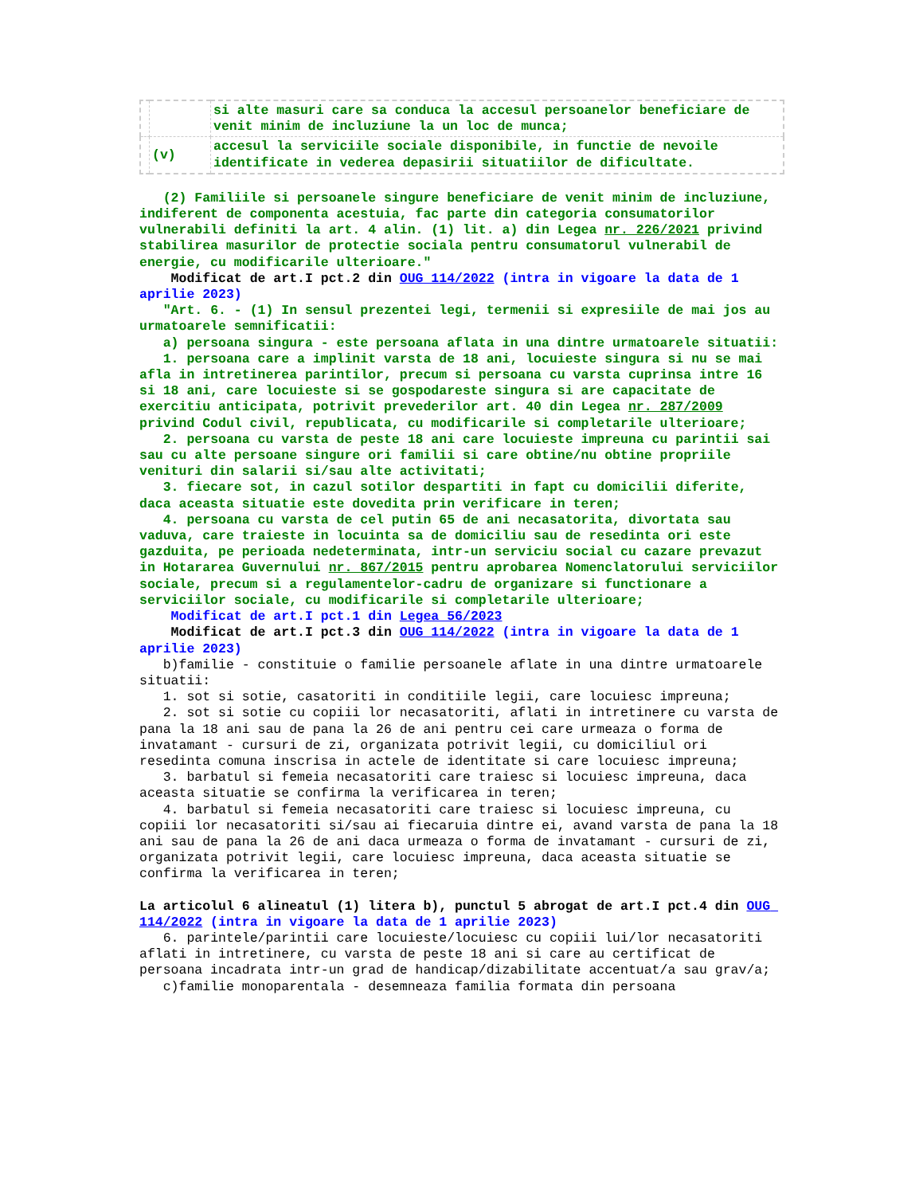| | | si alte masuri care sa conduca la accesul persoanelor beneficiare de venit minim de incluziune la un loc de munca; |
| | (v) | accesul la serviciile sociale disponibile, in functie de nevoile identificate in vederea depasirii situatiilor de dificultate. |
(2) Familiile si persoanele singure beneficiare de venit minim de incluziune, indiferent de componenta acestuia, fac parte din categoria consumatorilor vulnerabili definiti la art. 4 alin. (1) lit. a) din Legea nr. 226/2021 privind stabilirea masurilor de protectie sociala pentru consumatorul vulnerabil de energie, cu modificarile ulterioare."
Modificat de art.I pct.2 din OUG 114/2022 (intra in vigoare la data de 1 aprilie 2023)
"Art. 6. - (1) In sensul prezentei legi, termenii si expresiile de mai jos au urmatoarele semnificatii: a) persoana singura - este persoana aflata in una dintre urmatoarele situatii: 1. persoana care a implinit varsta de 18 ani, locuieste singura si nu se mai afla in intretinerea parintilor, precum si persoana cu varsta cuprinsa intre 16 si 18 ani, care locuieste si se gospodareste singura si are capacitate de exercitiu anticipata, potrivit prevederilor art. 40 din Legea nr. 287/2009 privind Codul civil, republicata, cu modificarile si completarile ulterioare; 2. persoana cu varsta de peste 18 ani care locuieste impreuna cu parintii sai sau cu alte persoane singure ori familii si care obtine/nu obtine propriile venituri din salarii si/sau alte activitati; 3. fiecare sot, in cazul sotilor despartiti in fapt cu domicilii diferite, daca aceasta situatie este dovedita prin verificare in teren; 4. persoana cu varsta de cel putin 65 de ani necasatorita, divortata sau vaduva, care traieste in locuinta sa de domiciliu sau de resedinta ori este gazduita, pe perioada nedeterminata, intr-un serviciu social cu cazare prevazut in Hotararea Guvernului nr. 867/2015 pentru aprobarea Nomenclatorului serviciilor sociale, precum si a regulamentelor-cadru de organizare si functionare a serviciilor sociale, cu modificarile si completarile ulterioare;
Modificat de art.I pct.1 din Legea 56/2023
Modificat de art.I pct.3 din OUG 114/2022 (intra in vigoare la data de 1 aprilie 2023)
b)familie - constituie o familie persoanele aflate in una dintre urmatoarele situatii: 1. sot si sotie, casatoriti in conditiile legii, care locuiesc impreuna; 2. sot si sotie cu copiii lor necasatoriti, aflati in intretinere cu varsta de pana la 18 ani sau de pana la 26 de ani pentru cei care urmeaza o forma de invatamant - cursuri de zi, organizata potrivit legii, cu domiciliul ori resedinta comuna inscrisa in actele de identitate si care locuiesc impreuna; 3. barbatul si femeia necasatoriti care traiesc si locuiesc impreuna, daca aceasta situatie se confirma la verificarea in teren; 4. barbatul si femeia necasatoriti care traiesc si locuiesc impreuna, cu copiii lor necasatoriti si/sau ai fiecaruia dintre ei, avand varsta de pana la 18 ani sau de pana la 26 de ani daca urmeaza o forma de invatamant - cursuri de zi, organizata potrivit legii, care locuiesc impreuna, daca aceasta situatie se confirma la verificarea in teren;
La articolul 6 alineatul (1) litera b), punctul 5 abrogat de art.I pct.4 din OUG 114/2022 (intra in vigoare la data de 1 aprilie 2023)
6. parintele/parintii care locuieste/locuiesc cu copiii lui/lor necasatoriti aflati in intretinere, cu varsta de peste 18 ani si care au certificat de persoana incadrata intr-un grad de handicap/dizabilitate accentuat/a sau grav/a; c)familie monoparentala - desemneaza familia formata din persoana